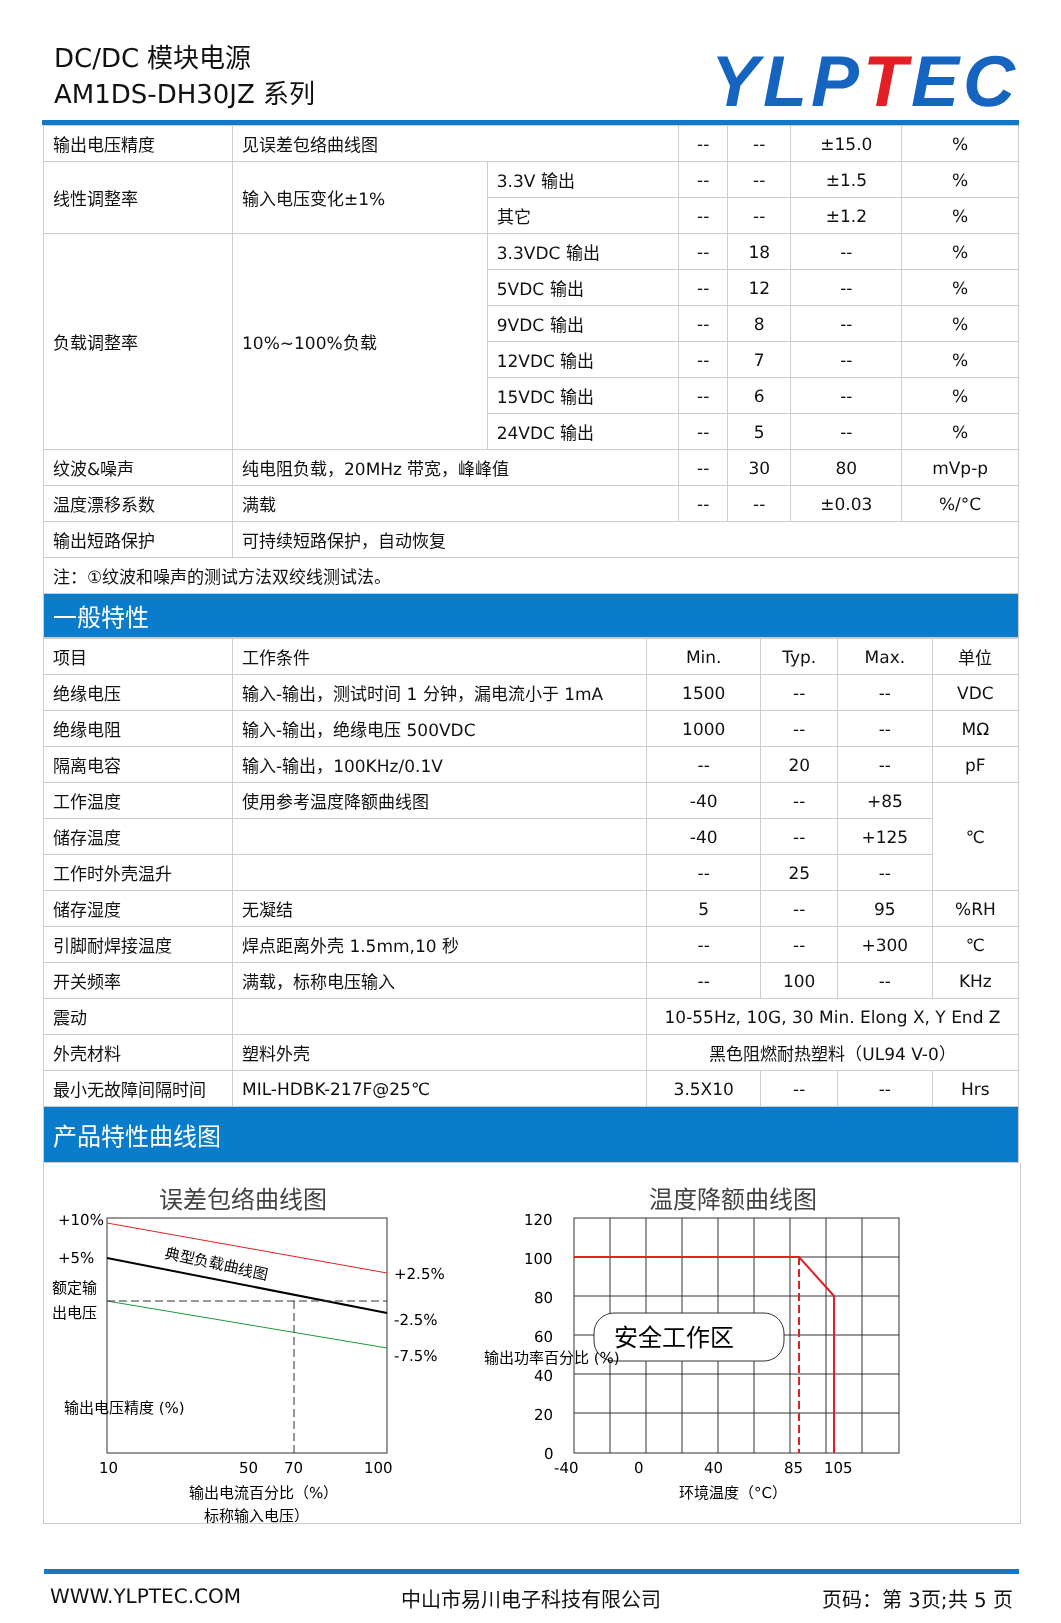DC/DC 模块电源
AM1DS-DH30JZ 系列
YLPTEC
| 输出电压精度 | 见误差包络曲线图 | | -- | -- | ±15.0 | % |
| 线性调整率 | 输入电压变化±1% | 3.3V 输出 | -- | -- | ±1.5 | % |
| | | 其它 | -- | -- | ±1.2 | % |
| 负载调整率 | 10%~100%负载 | 3.3VDC 输出 | -- | 18 | -- | % |
| | | 5VDC 输出 | -- | 12 | -- | % |
| | | 9VDC 输出 | -- | 8 | -- | % |
| | | 12VDC 输出 | -- | 7 | -- | % |
| | | 15VDC 输出 | -- | 6 | -- | % |
| | | 24VDC 输出 | -- | 5 | -- | % |
| 纹波&噪声 | 纯电阻负载，20MHz 带宽，峰峰值 | | -- | 30 | 80 | mVp-p |
| 温度漂移系数 | 满载 | | -- | -- | ±0.03 | %/°C |
| 输出短路保护 | 可持续短路保护，自动恢复 | | | | | |
| 注：①纹波和噪声的测试方法双绞线测试法。 | | | | | | |
| 一般特性 | | | | | | |
| 项目 | 工作条件 | Min. | Typ. | Max. | 单位 |
| 绝缘电压 | 输入-输出，测试时间 1 分钟，漏电流小于 1mA | 1500 | -- | -- | VDC |
| 绝缘电阻 | 输入-输出，绝缘电压 500VDC | 1000 | -- | -- | MΩ |
| 隔离电容 | 输入-输出，100KHz/0.1V | -- | 20 | -- | pF |
| 工作温度 | 使用参考温度降额曲线图 | -40 | -- | +85 | ℃ |
| 储存温度 | | -40 | -- | +125 | |
| 工作时外壳温升 | | -- | 25 | -- | |
| 储存湿度 | 无凝结 | 5 | -- | 95 | %RH |
| 引脚耐焊接温度 | 焊点距离外壳 1.5mm,10 秒 | -- | -- | +300 | ℃ |
| 开关频率 | 满载，标称电压输入 | -- | 100 | -- | KHz |
| 震动 | | 10-55Hz, 10G, 30 Min. Elong X, Y End Z | | | |
| 外壳材料 | 塑料外壳 | 黑色阻燃耐热塑料（UL94 V-0） | | | |
| 最小无故障间隔时间 | MIL-HDBK-217F@25℃ | 3.5X10 | -- | -- | Hrs |
| 产品特性曲线图 | | | | | |
误差包络曲线图
典型负载曲线图
+10%
+5%
额定输
出电压
+2.5%
-2.5%
-7.5%
输出电压精度 (%)
10
50
70
100
输出电流百分比（%）
标称输入电压）
温度降额曲线图
安全工作区
120
100
80
60
40
20
0
输出功率百分比 (%)
-40
0
40
85
105
环境温度（°C）
WWW.YLPTEC.COM 中山市易川电子科技有限公司 页码：第 3页;共 5 页